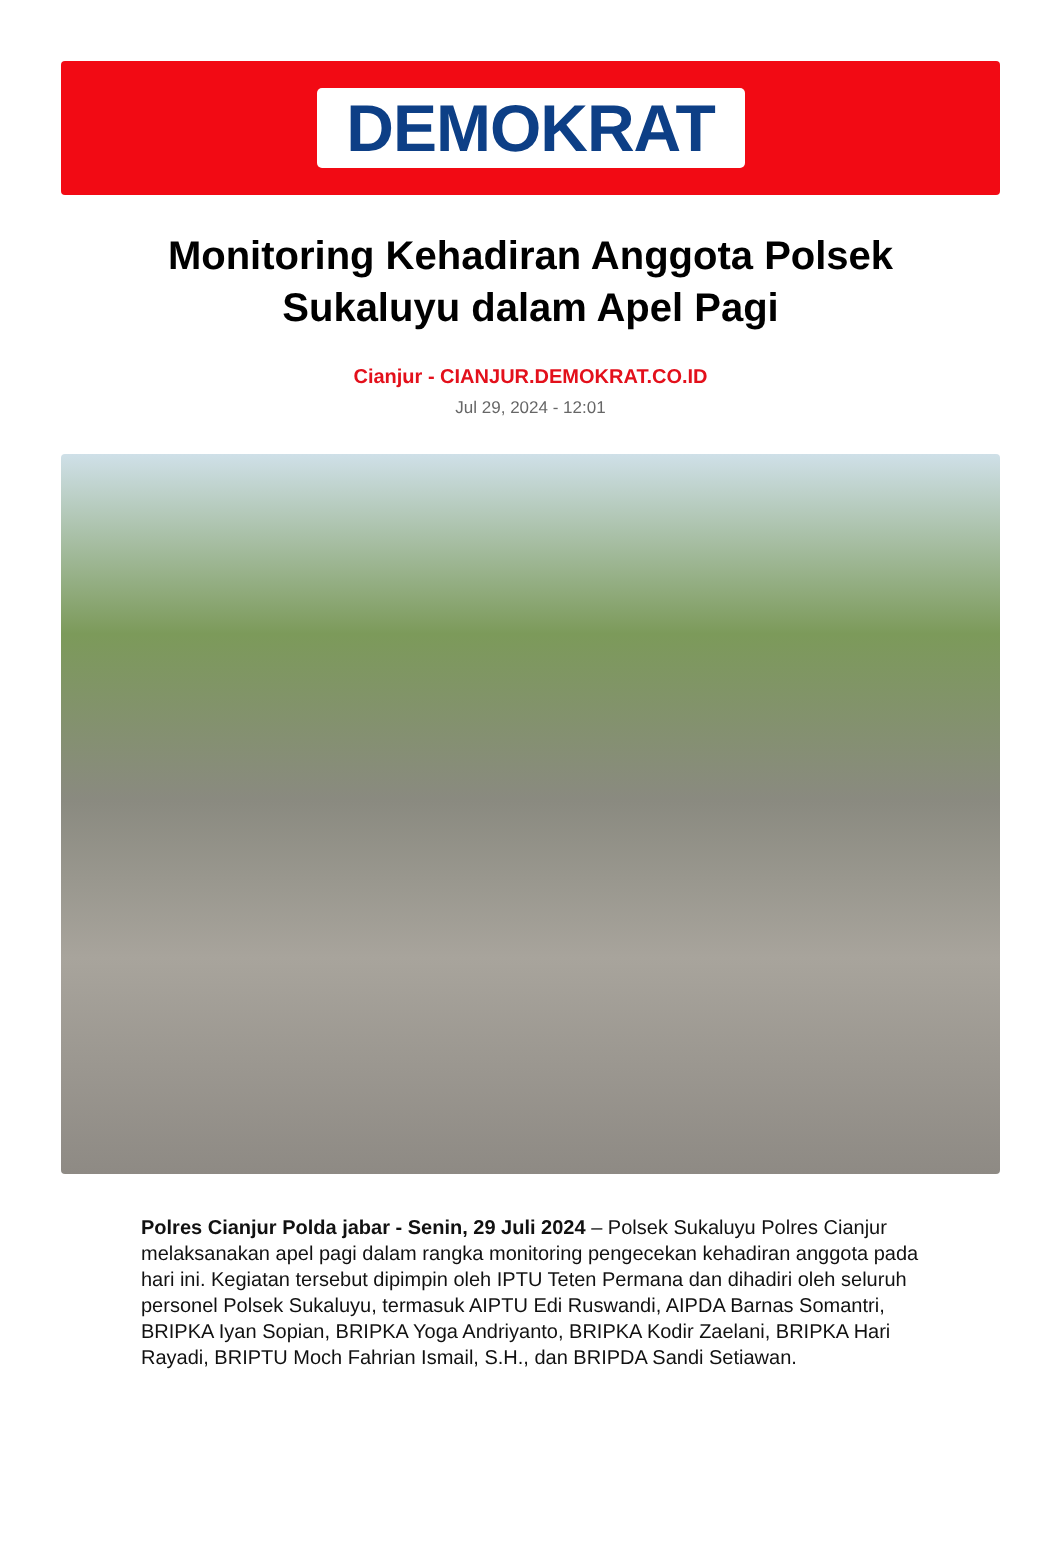DEMOKRAT
Monitoring Kehadiran Anggota Polsek Sukaluyu dalam Apel Pagi
Cianjur - CIANJUR.DEMOKRAT.CO.ID
Jul 29, 2024 - 12:01
Polres Cianjur Polda jabar - Senin, 29 Juli 2024 – Polsek Sukaluyu Polres Cianjur melaksanakan apel pagi dalam rangka monitoring pengecekan kehadiran anggota pada hari ini. Kegiatan tersebut dipimpin oleh IPTU Teten Permana dan dihadiri oleh seluruh personel Polsek Sukaluyu, termasuk AIPTU Edi Ruswandi, AIPDA Barnas Somantri, BRIPKA Iyan Sopian, BRIPKA Yoga Andriyanto, BRIPKA Kodir Zaelani, BRIPKA Hari Rayadi, BRIPTU Moch Fahrian Ismail, S.H., dan BRIPDA Sandi Setiawan.